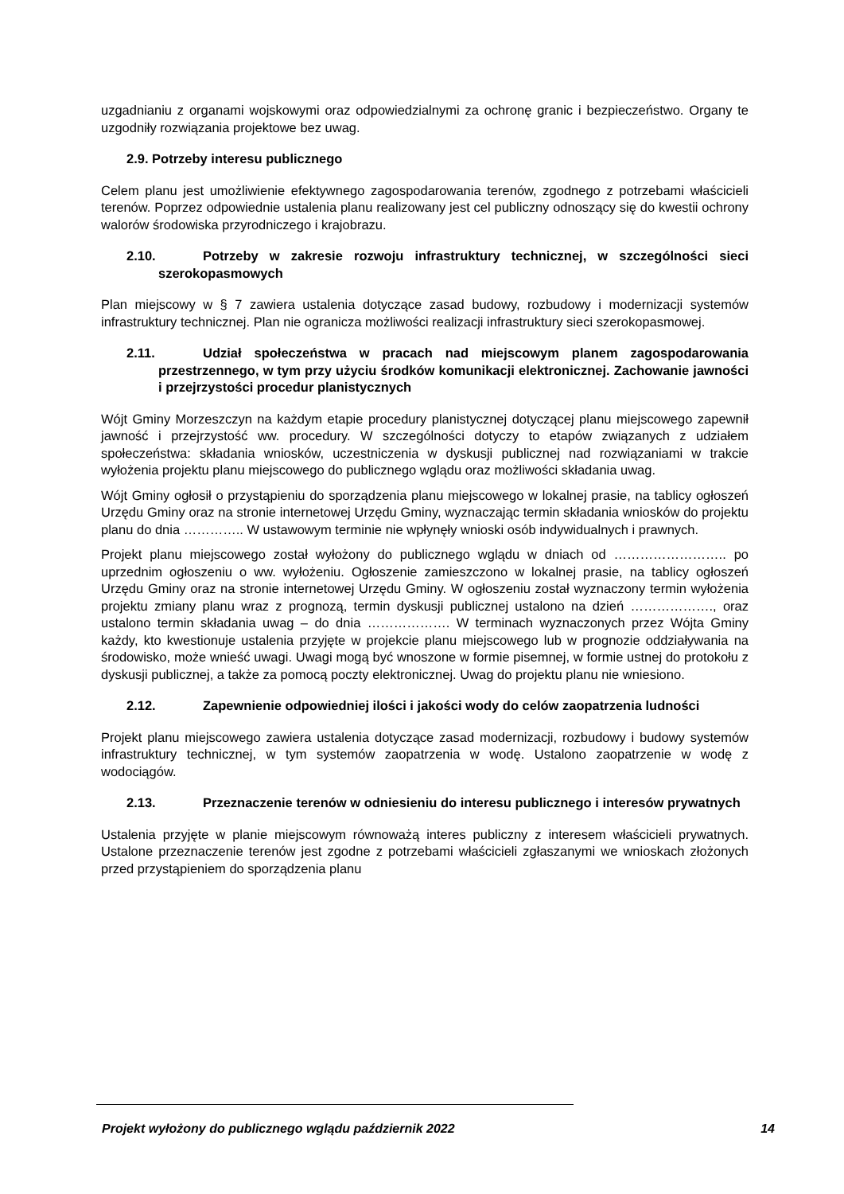uzgadnianiu z organami wojskowymi oraz odpowiedzialnymi za ochronę granic i bezpieczeństwo. Organy te uzgodniły rozwiązania projektowe bez uwag.
2.9. Potrzeby interesu publicznego
Celem planu jest umożliwienie efektywnego zagospodarowania terenów, zgodnego z potrzebami właścicieli terenów. Poprzez odpowiednie ustalenia planu realizowany jest cel publiczny odnoszący się do kwestii ochrony walorów środowiska przyrodniczego i krajobrazu.
2.10. Potrzeby w zakresie rozwoju infrastruktury technicznej, w szczególności sieci szerokopasmowych
Plan miejscowy w § 7 zawiera ustalenia dotyczące zasad budowy, rozbudowy i modernizacji systemów infrastruktury technicznej. Plan nie ogranicza możliwości realizacji infrastruktury sieci szerokopasmowej.
2.11. Udział społeczeństwa w pracach nad miejscowym planem zagospodarowania przestrzennego, w tym przy użyciu środków komunikacji elektronicznej. Zachowanie jawności i przejrzystości procedur planistycznych
Wójt Gminy Morzeszczyn na każdym etapie procedury planistycznej dotyczącej planu miejscowego zapewnił jawność i przejrzystość ww. procedury. W szczególności dotyczy to etapów związanych z udziałem społeczeństwa: składania wniosków, uczestniczenia w dyskusji publicznej nad rozwiązaniami w trakcie wyłożenia projektu planu miejscowego do publicznego wglądu oraz możliwości składania uwag.
Wójt Gminy ogłosił o przystąpieniu do sporządzenia planu miejscowego w lokalnej prasie, na tablicy ogłoszeń Urzędu Gminy oraz na stronie internetowej Urzędu Gminy, wyznaczając termin składania wniosków do projektu planu do dnia ………….. W ustawowym terminie nie wpłynęły wnioski osób indywidualnych i prawnych.
Projekt planu miejscowego został wyłożony do publicznego wglądu w dniach od …………………….. po uprzednim ogłoszeniu o ww. wyłożeniu. Ogłoszenie zamieszczono w lokalnej prasie, na tablicy ogłoszeń Urzędu Gminy oraz na stronie internetowej Urzędu Gminy. W ogłoszeniu został wyznaczony termin wyłożenia projektu zmiany planu wraz z prognozą, termin dyskusji publicznej ustalono na dzień ………………., oraz ustalono termin składania uwag – do dnia ………………. W terminach wyznaczonych przez Wójta Gminy każdy, kto kwestionuje ustalenia przyjęte w projekcie planu miejscowego lub w prognozie oddziaływania na środowisko, może wnieść uwagi. Uwagi mogą być wnoszone w formie pisemnej, w formie ustnej do protokołu z dyskusji publicznej, a także za pomocą poczty elektronicznej. Uwag do projektu planu nie wniesiono.
2.12. Zapewnienie odpowiedniej ilości i jakości wody do celów zaopatrzenia ludności
Projekt planu miejscowego zawiera ustalenia dotyczące zasad modernizacji, rozbudowy i budowy systemów infrastruktury technicznej, w tym systemów zaopatrzenia w wodę. Ustalono zaopatrzenie w wodę z wodociągów.
2.13. Przeznaczenie terenów w odniesieniu do interesu publicznego i interesów prywatnych
Ustalenia przyjęte w planie miejscowym równoważą interes publiczny z interesem właścicieli prywatnych. Ustalone przeznaczenie terenów jest zgodne z potrzebami właścicieli zgłaszanymi we wnioskach złożonych przed przystąpieniem do sporządzenia planu
Projekt wyłożony do publicznego wglądu październik 2022 14